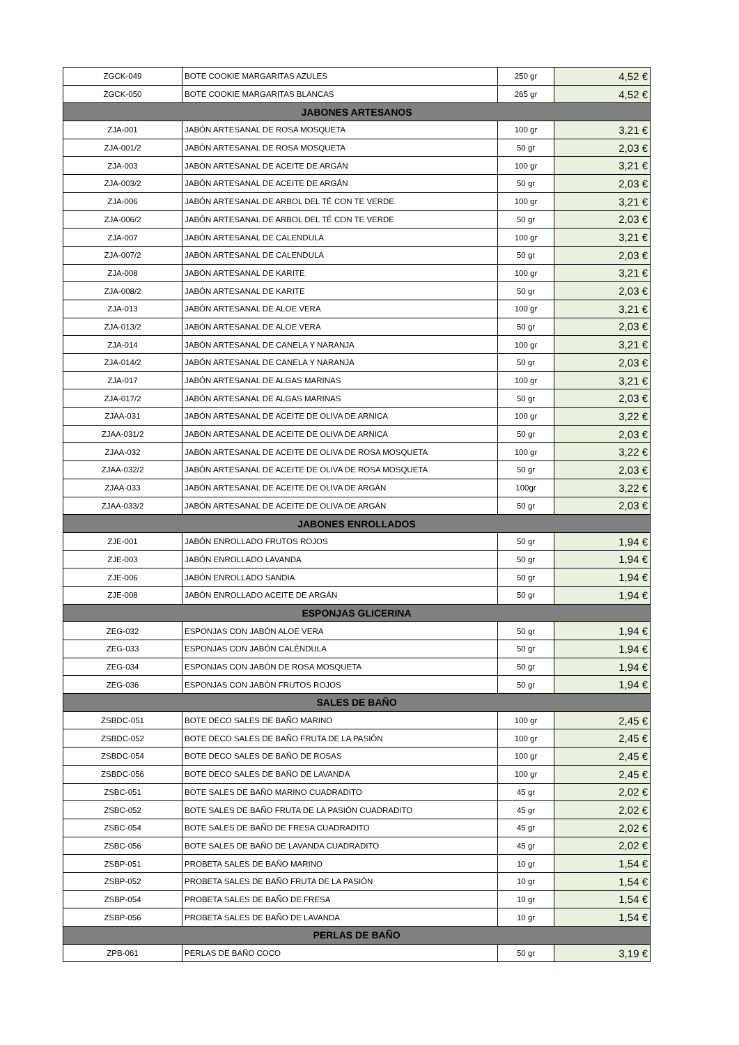| ZGCK-049 | BOTE COOKIE MARGARITAS AZULES | 250 gr | 4,52 € |
| ZGCK-050 | BOTE COOKIE MARGARITAS BLANCAS | 265 gr | 4,52 € |
| JABONES ARTESANOS | | | |
| ZJA-001 | JABÓN ARTESANAL DE ROSA MOSQUETA | 100 gr | 3,21 € |
| ZJA-001/2 | JABÓN ARTESANAL DE ROSA MOSQUETA | 50 gr | 2,03 € |
| ZJA-003 | JABÓN ARTESANAL DE ACEITE DE ARGÁN | 100 gr | 3,21 € |
| ZJA-003/2 | JABÓN ARTESANAL DE ACEITE DE ARGÁN | 50 gr | 2,03 € |
| ZJA-006 | JABÓN ARTESANAL DE ARBOL DEL TÉ CON TE VERDE | 100 gr | 3,21 € |
| ZJA-006/2 | JABÓN ARTESANAL DE ARBOL DEL TÉ CON TE VERDE | 50 gr | 2,03 € |
| ZJA-007 | JABÓN ARTESANAL DE CALENDULA | 100 gr | 3,21 € |
| ZJA-007/2 | JABÓN ARTESANAL DE CALENDULA | 50 gr | 2,03 € |
| ZJA-008 | JABÓN ARTESANAL DE KARITE | 100 gr | 3,21 € |
| ZJA-008/2 | JABÓN ARTESANAL DE KARITE | 50 gr | 2,03 € |
| ZJA-013 | JABÓN ARTESANAL DE ALOE VERA | 100 gr | 3,21 € |
| ZJA-013/2 | JABÓN ARTESANAL DE ALOE VERA | 50 gr | 2,03 € |
| ZJA-014 | JABÓN ARTESANAL DE CANELA Y NARANJA | 100 gr | 3,21 € |
| ZJA-014/2 | JABÓN ARTESANAL DE CANELA Y NARANJA | 50 gr | 2,03 € |
| ZJA-017 | JABÓN ARTESANAL DE ALGAS MARINAS | 100 gr | 3,21 € |
| ZJA-017/2 | JABÓN ARTESANAL DE ALGAS MARINAS | 50 gr | 2,03 € |
| ZJAA-031 | JABÓN ARTESANAL DE ACEITE DE OLIVA DE ARNICA | 100 gr | 3,22 € |
| ZJAA-031/2 | JABÓN ARTESANAL DE ACEITE DE OLIVA DE ARNICA | 50 gr | 2,03 € |
| ZJAA-032 | JABÓN ARTESANAL DE ACEITE DE OLIVA DE ROSA MOSQUETA | 100 gr | 3,22 € |
| ZJAA-032/2 | JABÓN ARTESANAL DE ACEITE DE OLIVA DE ROSA MOSQUETA | 50 gr | 2,03 € |
| ZJAA-033 | JABÓN ARTESANAL DE ACEITE DE OLIVA DE ARGÁN | 100gr | 3,22 € |
| ZJAA-033/2 | JABÓN ARTESANAL DE ACEITE DE OLIVA DE ARGÁN | 50 gr | 2,03 € |
| JABONES ENROLLADOS | | | |
| ZJE-001 | JABÓN ENROLLADO FRUTOS ROJOS | 50 gr | 1,94 € |
| ZJE-003 | JABÓN ENROLLADO LAVANDA | 50 gr | 1,94 € |
| ZJE-006 | JABÓN ENROLLADO SANDIA | 50 gr | 1,94 € |
| ZJE-008 | JABÓN ENROLLADO ACEITE DE ARGÁN | 50 gr | 1,94 € |
| ESPONJAS GLICERINA | | | |
| ZEG-032 | ESPONJAS CON JABÓN ALOE VERA | 50 gr | 1,94 € |
| ZEG-033 | ESPONJAS CON JABÓN CALÉNDULA | 50 gr | 1,94 € |
| ZEG-034 | ESPONJAS CON JABÓN DE ROSA MOSQUETA | 50 gr | 1,94 € |
| ZEG-036 | ESPONJAS CON JABÓN FRUTOS ROJOS | 50 gr | 1,94 € |
| SALES DE BAÑO | | | |
| ZSBDC-051 | BOTE DECO SALES DE BAÑO MARINO | 100 gr | 2,45 € |
| ZSBDC-052 | BOTE DECO SALES DE BAÑO FRUTA DE LA PASIÓN | 100 gr | 2,45 € |
| ZSBDC-054 | BOTE DECO SALES DE BAÑO DE ROSAS | 100 gr | 2,45 € |
| ZSBDC-056 | BOTE DECO SALES DE BAÑO DE LAVANDA | 100 gr | 2,45 € |
| ZSBC-051 | BOTE SALES DE BAÑO MARINO CUADRADITO | 45 gr | 2,02 € |
| ZSBC-052 | BOTE SALES DE BAÑO FRUTA DE LA PASIÓN CUADRADITO | 45 gr | 2,02 € |
| ZSBC-054 | BOTE SALES DE BAÑO DE FRESA CUADRADITO | 45 gr | 2,02 € |
| ZSBC-056 | BOTE SALES DE BAÑO DE LAVANDA CUADRADITO | 45 gr | 2,02 € |
| ZSBP-051 | PROBETA SALES DE BAÑO MARINO | 10 gr | 1,54 € |
| ZSBP-052 | PROBETA SALES DE BAÑO FRUTA DE LA PASIÓN | 10 gr | 1,54 € |
| ZSBP-054 | PROBETA SALES DE BAÑO DE FRESA | 10 gr | 1,54 € |
| ZSBP-056 | PROBETA SALES DE BAÑO DE LAVANDA | 10 gr | 1,54 € |
| PERLAS DE BAÑO | | | |
| ZPB-061 | PERLAS DE BAÑO COCO | 50 gr | 3,19 € |